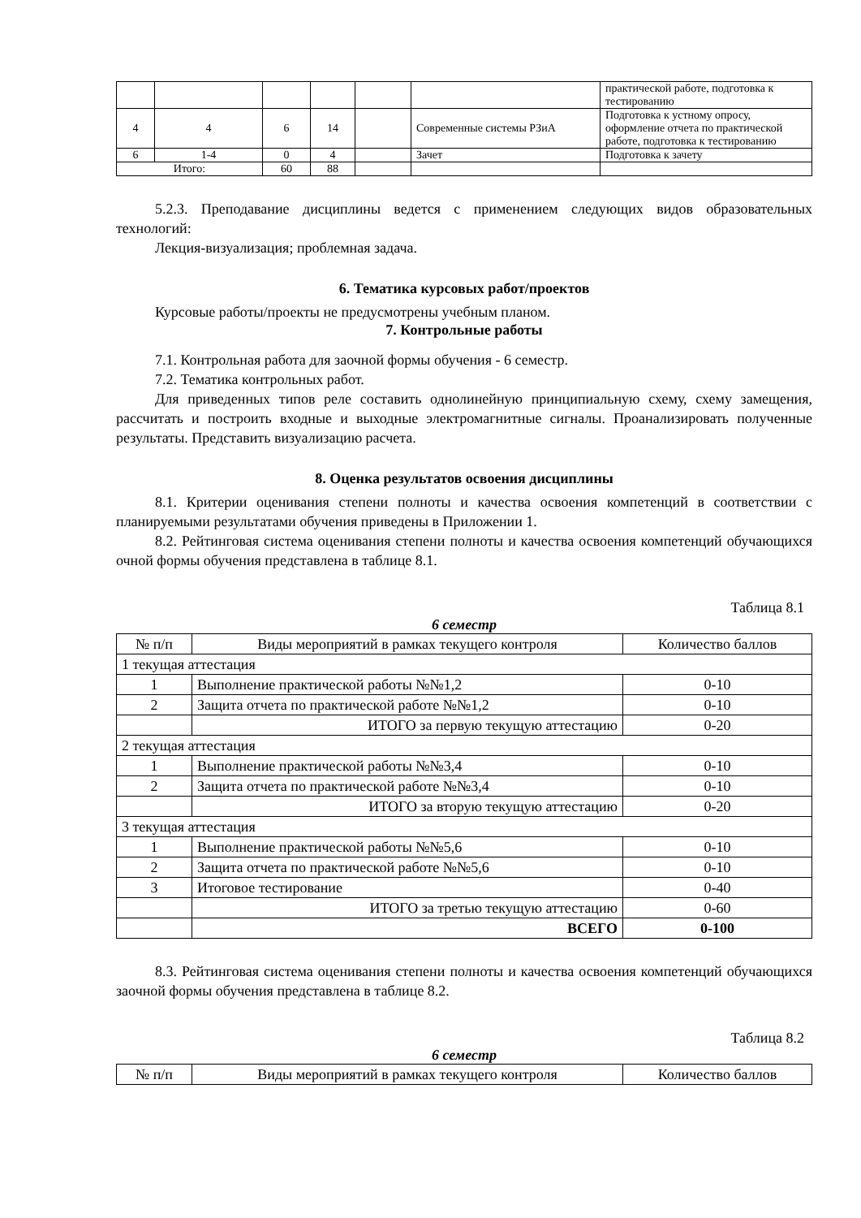| | | | | | | практической работе, подготовка к тестированию |
| 4 | 4 | 6 | 14 | | Современные системы РЗиА | Подготовка к устному опросу, оформление отчета по практической работе, подготовка к тестированию |
| 6 | 1-4 | 0 | 4 | | Зачет | Подготовка к зачету |
| Итого: | | 60 | 88 | | | |
5.2.3. Преподавание дисциплины ведется с применением следующих видов образовательных технологий:
Лекция-визуализация; проблемная задача.
6. Тематика курсовых работ/проектов
Курсовые работы/проекты не предусмотрены учебным планом.
7. Контрольные работы
7.1. Контрольная работа для заочной формы обучения - 6 семестр.
7.2. Тематика контрольных работ.
Для приведенных типов реле составить однолинейную принципиальную схему, схему замещения, рассчитать и построить входные и выходные электромагнитные сигналы. Проанализировать полученные результаты. Представить визуализацию расчета.
8. Оценка результатов освоения дисциплины
8.1. Критерии оценивания степени полноты и качества освоения компетенций в соответствии с планируемыми результатами обучения приведены в Приложении 1.
8.2. Рейтинговая система оценивания степени полноты и качества освоения компетенций обучающихся очной формы обучения представлена в таблице 8.1.
Таблица 8.1
6 семестр
| № п/п | Виды мероприятий в рамках текущего контроля | Количество баллов |
| --- | --- | --- |
| 1 текущая аттестация | | |
| 1 | Выполнение практической работы №№1,2 | 0-10 |
| 2 | Защита отчета по практической работе №№1,2 | 0-10 |
| | ИТОГО за первую текущую аттестацию | 0-20 |
| 2 текущая аттестация | | |
| 1 | Выполнение практической работы №№3,4 | 0-10 |
| 2 | Защита отчета по практической работе №№3,4 | 0-10 |
| | ИТОГО за вторую текущую аттестацию | 0-20 |
| 3 текущая аттестация | | |
| 1 | Выполнение практической работы №№5,6 | 0-10 |
| 2 | Защита отчета по практической работе №№5,6 | 0-10 |
| 3 | Итоговое тестирование | 0-40 |
| | ИТОГО за третью текущую аттестацию | 0-60 |
| | ВСЕГО | 0-100 |
8.3. Рейтинговая система оценивания степени полноты и качества освоения компетенций обучающихся заочной формы обучения представлена в таблице 8.2.
Таблица 8.2
6 семестр
| № п/п | Виды мероприятий в рамках текущего контроля | Количество баллов |
| --- | --- | --- |